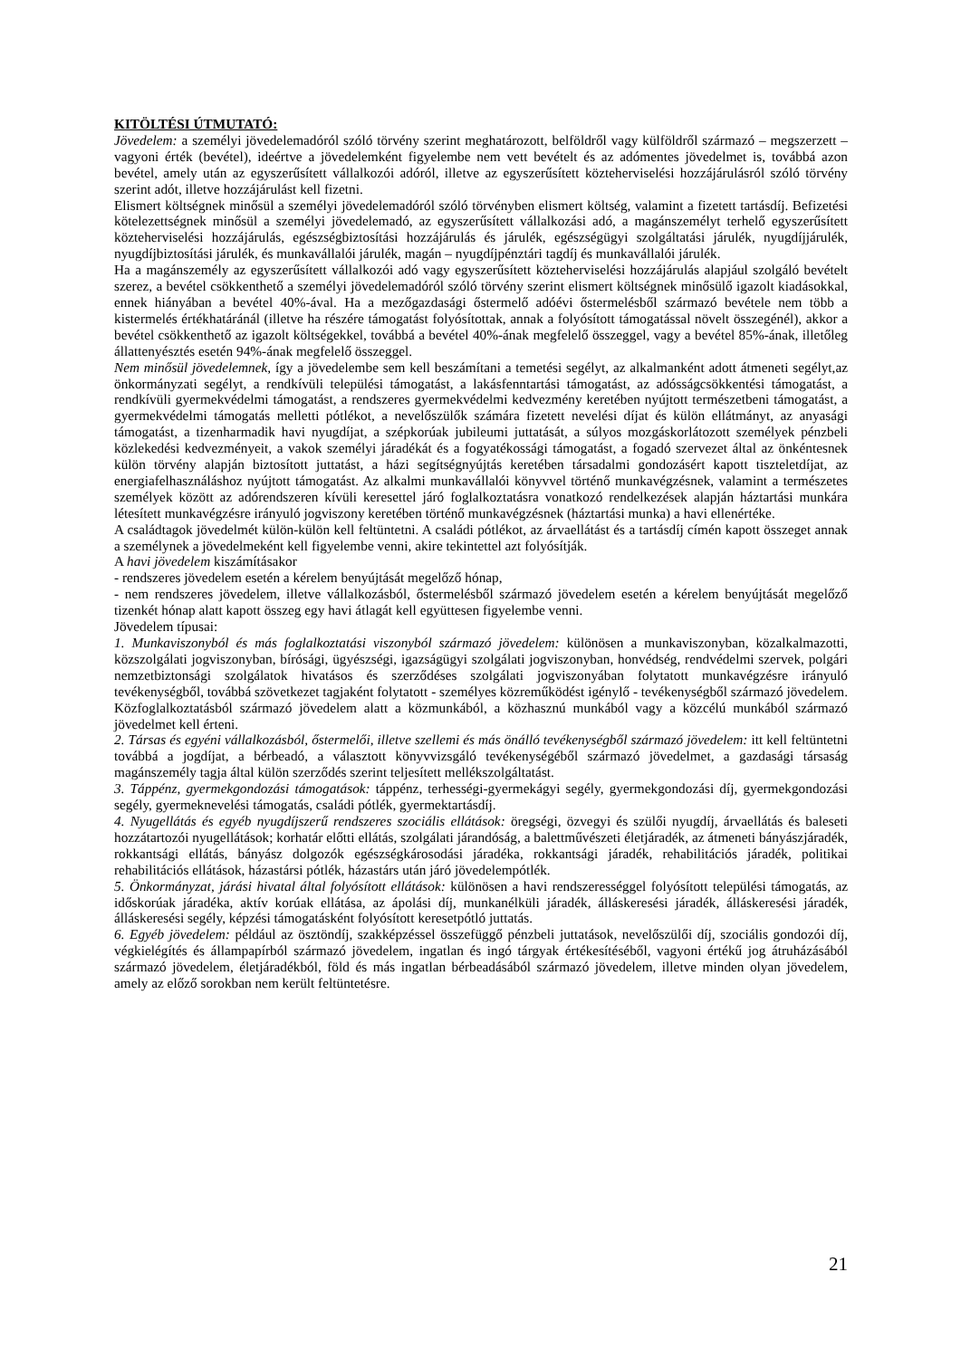KITÖLTÉSI ÚTMUTATÓ:
Jövedelem: a személyi jövedelemadóról szóló törvény szerint meghatározott, belföldről vagy külföldről származó – megszerzett – vagyoni érték (bevétel), ideértve a jövedelemként figyelembe nem vett bevételt és az adómentes jövedelmet is, továbbá azon bevétel, amely után az egyszerűsített vállalkozói adóról, illetve az egyszerűsített közteherviselési hozzájárulásról szóló törvény szerint adót, illetve hozzájárulást kell fizetni.
Elismert költségnek minősül a személyi jövedelemadóról szóló törvényben elismert költség, valamint a fizetett tartásdíj. Befizetési kötelezettségnek minősül a személyi jövedelemadó, az egyszerűsített vállalkozási adó, a magánszemélyt terhelő egyszerűsített közteherviselési hozzájárulás, egészségbiztosítási hozzájárulás és járulék, egészségügyi szolgáltatási járulék, nyugdíjjárulék, nyugdíjbiztosítási járulék, és munkavállalói járulék, magán – nyugdíjpénztári tagdíj és munkavállalói járulék.
Ha a magánszemély az egyszerűsített vállalkozói adó vagy egyszerűsített közteherviselési hozzájárulás alapjául szolgáló bevételt szerez, a bevétel csökkenthető a személyi jövedelemadóról szóló törvény szerint elismert költségnek minősülő igazolt kiadásokkal, ennek hiányában a bevétel 40%-ával. Ha a mezőgazdasági őstermelő adóévi őstermelésből származó bevétele nem több a kistermelés értékhatáránál (illetve ha részére támogatást folyósítottak, annak a folyósított támogatással növelt összegénél), akkor a bevétel csökkenthető az igazolt költségekkel, továbbá a bevétel 40%-ának megfelelő összeggel, vagy a bevétel 85%-ának, illetőleg állattenyésztés esetén 94%-ának megfelelő összeggel.
Nem minősül jövedelemnek, így a jövedelembe sem kell beszámítani a temetési segélyt, az alkalmanként adott átmeneti segélyt,az önkormányzati segélyt, a rendkívüli települési támogatást, a lakásfenntartási támogatást, az adósságcsökkentési támogatást, a rendkívüli gyermekvédelmi támogatást, a rendszeres gyermekvédelmi kedvezmény keretében nyújtott természetbeni támogatást, a gyermekvédelmi támogatás melletti pótlékot, a nevelőszülők számára fizetett nevelési díjat és külön ellátmányt, az anyasági támogatást, a tizenharmadik havi nyugdíjat, a szépkorúak jubileumi juttatását, a súlyos mozgáskorlátozott személyek pénzbeli közlekedési kedvezményeit, a vakok személyi járadékát és a fogyatékossági támogatást, a fogadó szervezet által az önkéntesnek külön törvény alapján biztosított juttatást, a házi segítségnyújtás keretében társadalmi gondozásért kapott tiszteletdíjat, az energiafelhasználáshoz nyújtott támogatást. Az alkalmi munkavállalói könyvvel történő munkavégzésnek, valamint a természetes személyek között az adórendszeren kívüli keresettel járó foglalkoztatásra vonatkozó rendelkezések alapján háztartási munkára létesített munkavégzésre irányuló jogviszony keretében történő munkavégzésnek (háztartási munka) a havi ellenértéke.
A családtagok jövedelmét külön-külön kell feltüntetni. A családi pótlékot, az árvaellátást és a tartásdíj címén kapott összeget annak a személynek a jövedelmeként kell figyelembe venni, akire tekintettel azt folyósítják.
A havi jövedelem kiszámításakor
- rendszeres jövedelem esetén a kérelem benyújtását megelőző hónap,
- nem rendszeres jövedelem, illetve vállalkozásból, őstermelésből származó jövedelem esetén a kérelem benyújtását megelőző tizenkét hónap alatt kapott összeg egy havi átlagát kell együttesen figyelembe venni.
Jövedelem típusai:
1. Munkaviszonyból és más foglalkoztatási viszonyból származó jövedelem: különösen a munkaviszonyban, közalkalmazotti, közszolgálati jogviszonyban, bírósági, ügyészségi, igazságügyi szolgálati jogviszonyban, honvédség, rendvédelmi szervek, polgári nemzetbiztonsági szolgálatok hivatásos és szerződéses szolgálati jogviszonyában folytatott munkavégzésre irányuló tevékenységből, továbbá szövetkezet tagjaként folytatott - személyes közreműködést igénylő - tevékenységből származó jövedelem. Közfoglalkoztatásból származó jövedelem alatt a közmunkából, a közhasznú munkából vagy a közcélú munkából származó jövedelmet kell érteni.
2. Társas és egyéni vállalkozásból, őstermelői, illetve szellemi és más önálló tevékenységből származó jövedelem: itt kell feltüntetni továbbá a jogdíjat, a bérbeadó, a választott könyvvizsgáló tevékenységéből származó jövedelmet, a gazdasági társaság magánszemély tagja által külön szerződés szerint teljesített mellékszolgáltatást.
3. Táppénz, gyermekgondozási támogatások: táppénz, terhességi-gyermekágyi segély, gyermekgondozási díj, gyermekgondozási segély, gyermeknevelési támogatás, családi pótlék, gyermektartásdíj.
4. Nyugellátás és egyéb nyugdíjszerű rendszeres szociális ellátások: öregségi, özvegyi és szülői nyugdíj, árvaellátás és baleseti hozzátartozói nyugellátások; korhatár előtti ellátás, szolgálati járandóság, a balettművészeti életjáradék, az átmeneti bányászjáradék, rokkantsági ellátás, bányász dolgozók egészségkárosodási járadéka, rokkantsági járadék, rehabilitációs járadék, politikai rehabilitációs ellátások, házastársi pótlék, házastárs után járó jövedelempótlék.
5. Önkormányzat, járási hivatal által folyósított ellátások: különösen a havi rendszerességgel folyósított települési támogatás, az időskorúak járadéka, aktív korúak ellátása, az ápolási díj, munkanélküli járadék, álláskeresési járadék, álláskeresési járadék, álláskeresési segély, képzési támogatásként folyósított keresetpótló juttatás.
6. Egyéb jövedelem: például az ösztöndíj, szakképzéssel összefüggő pénzbeli juttatások, nevelőszülői díj, szociális gondozói díj, végkielégítés és állampapírból származó jövedelem, ingatlan és ingó tárgyak értékesítéséből, vagyoni értékű jog átruházásából származó jövedelem, életjáradékból, föld és más ingatlan bérbeadásából származó jövedelem, illetve minden olyan jövedelem, amely az előző sorokban nem került feltüntetésre.
21